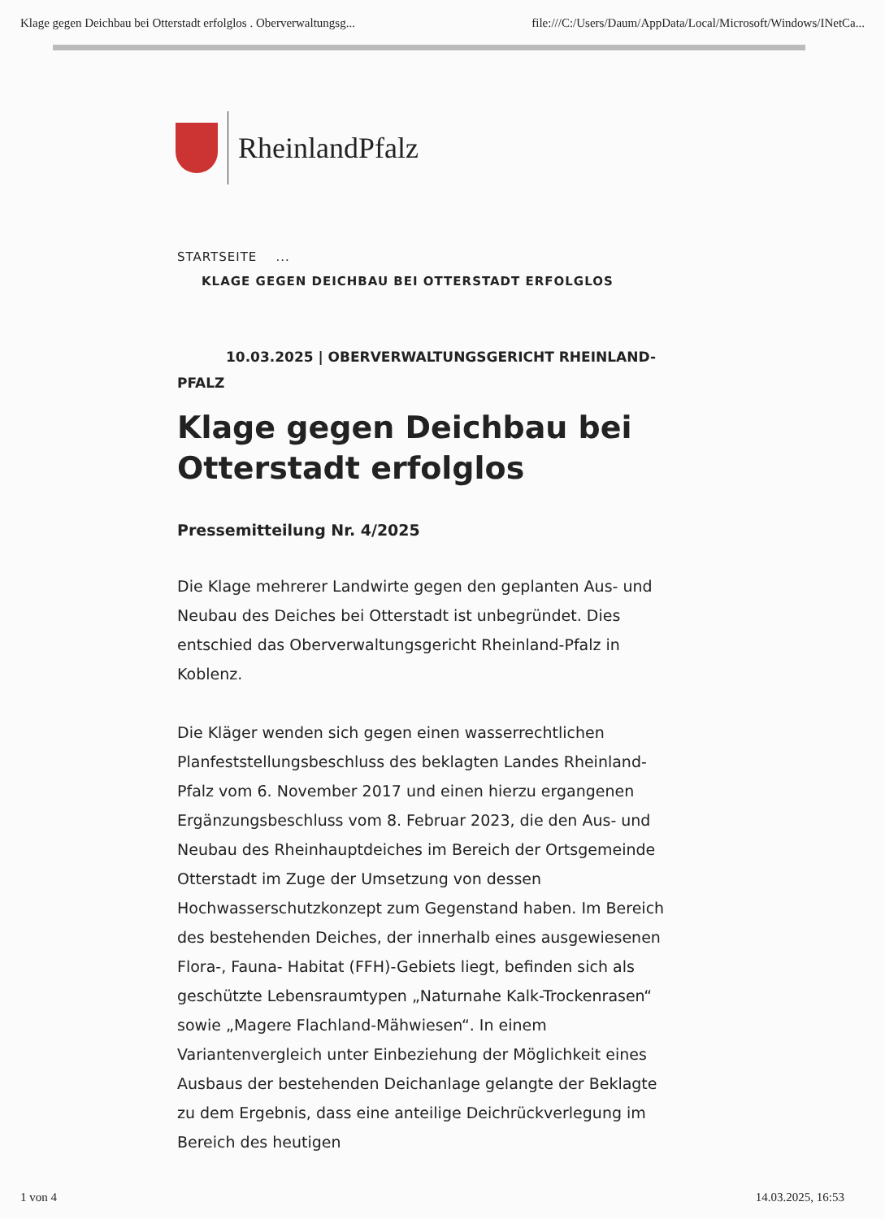Klage gegen Deichbau bei Otterstadt erfolglos . Oberverwaltungsg... file:///C:/Users/Daum/AppData/Local/Microsoft/Windows/INetCa...
RheinlandPfalz
STARTSEITE ...
KLAGE GEGEN DEICHBAU BEI OTTERSTADT ERFOLGLOS
10.03.2025 | OBERVERWALTUNGSGERICHT RHEINLAND-PFALZ
Klage gegen Deichbau bei Otterstadt erfolglos
Pressemitteilung Nr. 4/2025
Die Klage mehrerer Landwirte gegen den geplanten Aus- und Neubau des Deiches bei Otterstadt ist unbegründet. Dies entschied das Oberverwaltungsgericht Rheinland-Pfalz in Koblenz.
Die Kläger wenden sich gegen einen wasserrechtlichen Planfeststellungsbeschluss des beklagten Landes Rheinland-Pfalz vom 6. November 2017 und einen hierzu ergangenen Ergänzungsbeschluss vom 8. Februar 2023, die den Aus- und Neubau des Rheinhauptdeiches im Bereich der Ortsgemeinde Otterstadt im Zuge der Umsetzung von dessen Hochwasserschutzkonzept zum Gegenstand haben. Im Bereich des bestehenden Deiches, der innerhalb eines ausgewiesenen Flora-, Fauna- Habitat (FFH)-Gebiets liegt, befinden sich als geschützte Lebensraumtypen „Naturnahe Kalk-Trockenrasen“ sowie „Magere Flachland-Mähwiesen“. In einem Variantenvergleich unter Einbeziehung der Möglichkeit eines Ausbaus der bestehenden Deichanlage gelangte der Beklagte zu dem Ergebnis, dass eine anteilige Deichrückverlegung im Bereich des heutigen
1 von 4 14.03.2025, 16:53